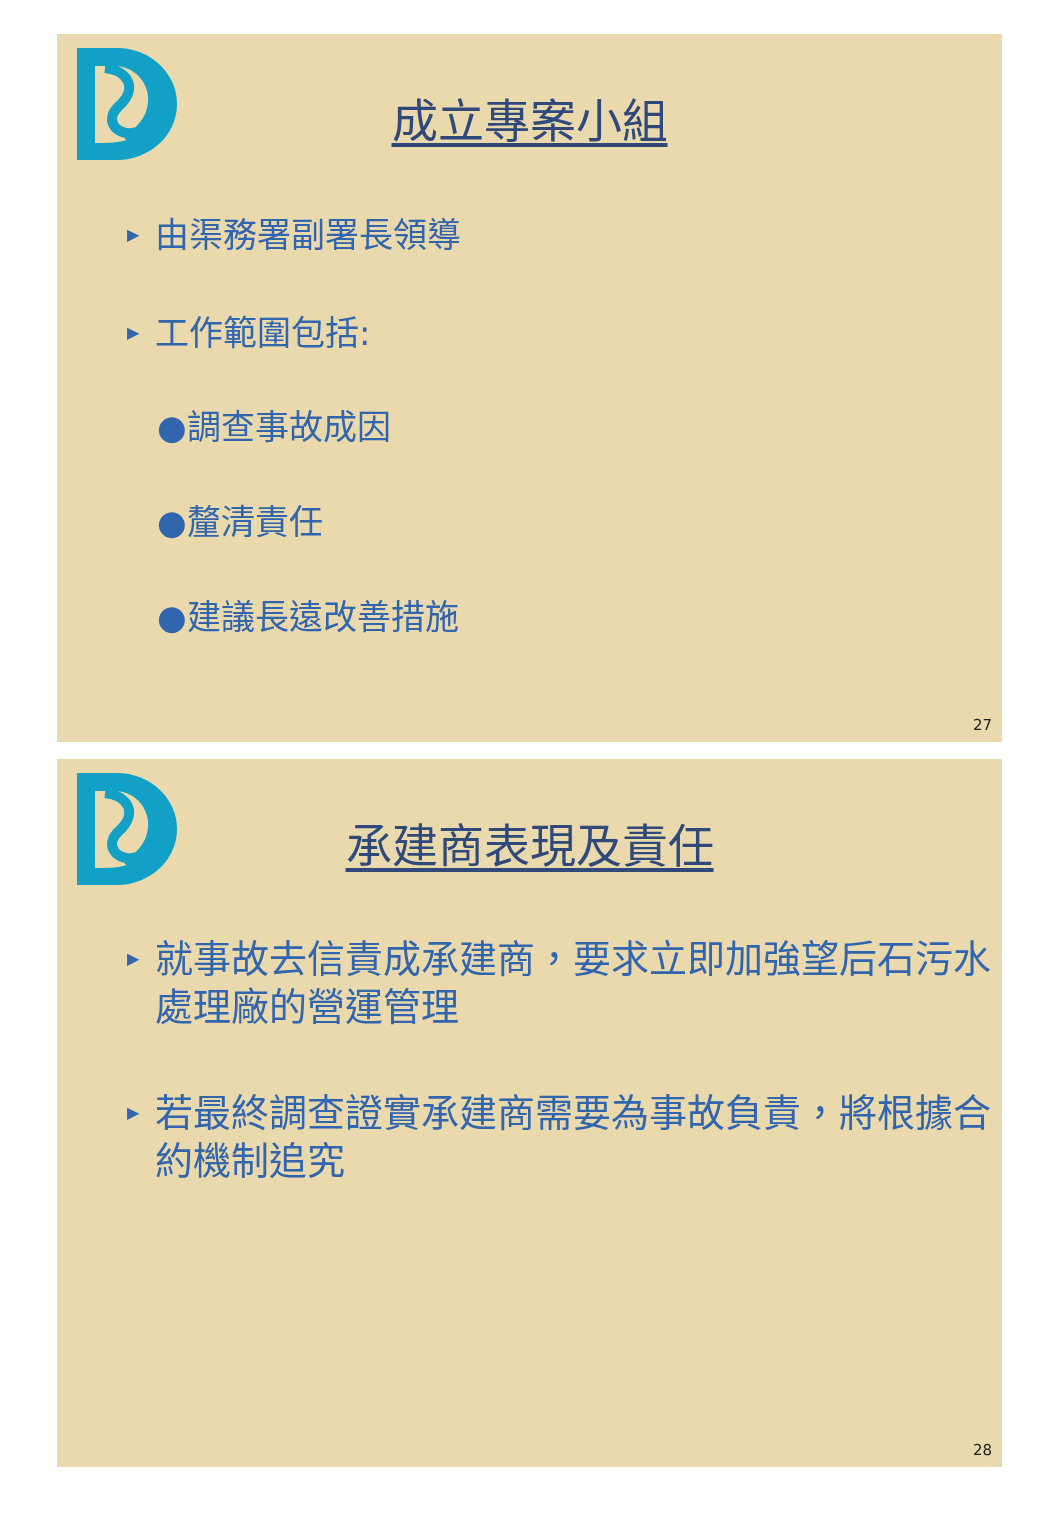成立專案小組
▶ 由渠務署副署長領導
▶ 工作範圍包括:
●調查事故成因
●釐清責任
●建議長遠改善措施
27
承建商表現及責任
▶ 就事故去信責成承建商，要求立即加強望后石污水處理廠的營運管理
▶ 若最終調查證實承建商需要為事故負責，將根據合約機制追究
28